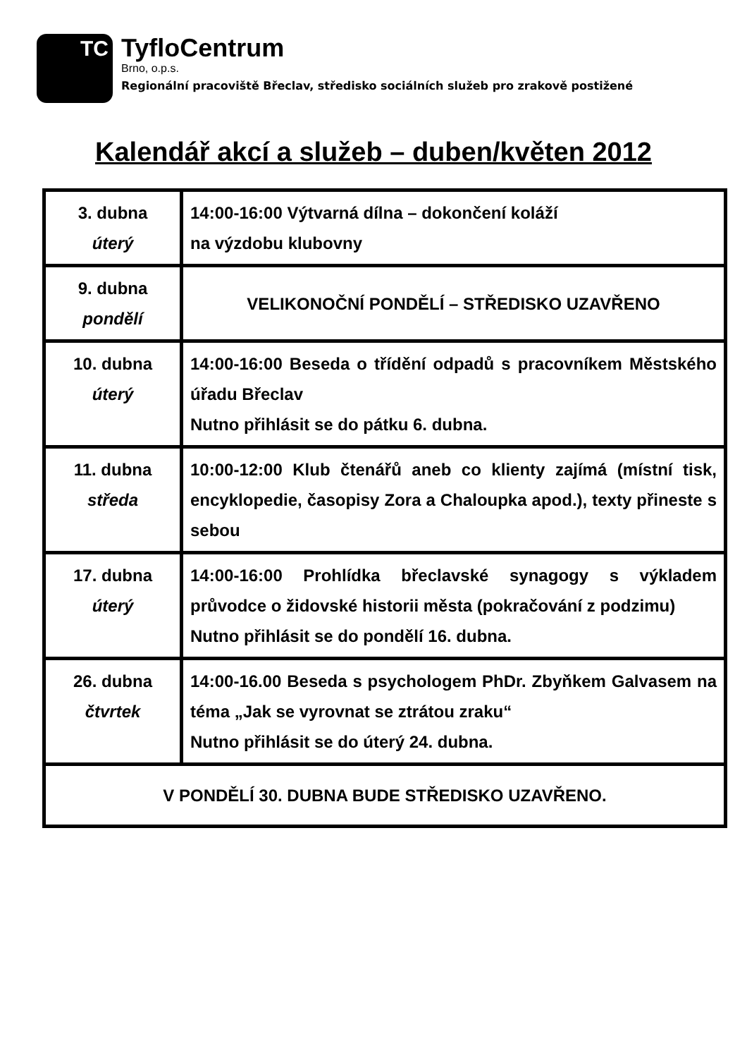TC
TyfloCentrum
Brno, o.p.s.
Regionální pracoviště Břeclav, středisko sociálních služeb pro zrakově postižené
Kalendář akcí a služeb – duben/květen 2012
| 3. dubna úterý | 14:00-16:00 Výtvarná dílna – dokončení koláží na výzdobu klubovny |
| 9. dubna pondělí | VELIKONOČNÍ PONDĚLÍ – STŘEDISKO UZAVŘENO |
| 10. dubna úterý | 14:00-16:00 Beseda o třídění odpadů s pracovníkem Městského úřadu Břeclav Nutno přihlásit se do pátku 6. dubna. |
| 11. dubna středa | 10:00-12:00 Klub čtenářů aneb co klienty zajímá (místní tisk, encyklopedie, časopisy Zora a Chaloupka apod.), texty přineste s sebou |
| 17. dubna úterý | 14:00-16:00 Prohlídka břeclavské synagogy s výkladem průvodce o židovské historii města (pokračování z podzimu) Nutno přihlásit se do pondělí 16. dubna. |
| 26. dubna čtvrtek | 14:00-16.00 Beseda s psychologem PhDr. Zbyňkem Galvasem na téma „Jak se vyrovnat se ztrátou zraku“ Nutno přihlásit se do úterý 24. dubna. |
| V PONDĚLÍ 30. DUBNA BUDE STŘEDISKO UZAVŘENO. | |